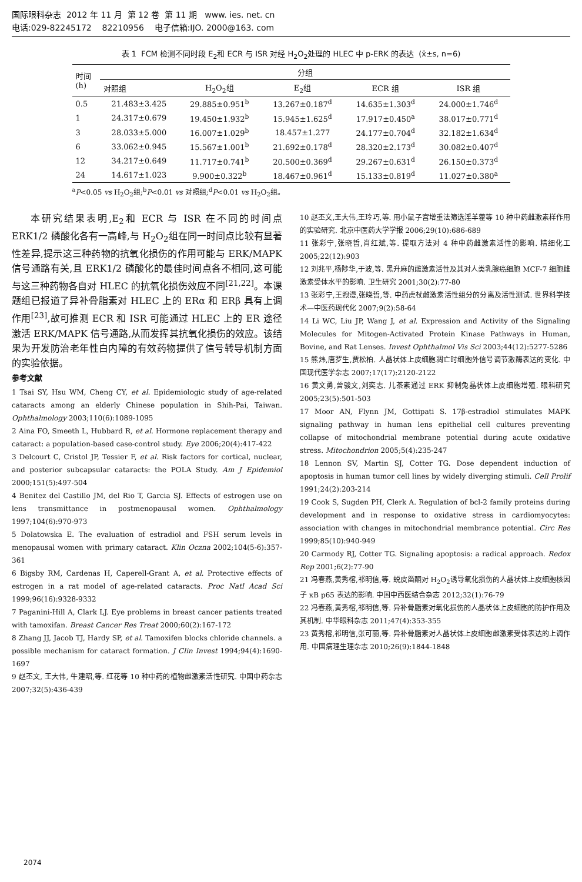国际眼科杂志 2012 年 11 月 第 12 卷 第 11 期 www. ies. net. cn
电话:029-82245172 82210956 电子信箱:IJO. 2000@163. com
表 1 FCM 检测不同时段 E<sub>2</sub>和 ECR 与 ISR 对经 H<sub>2</sub>O<sub>2</sub>处理的 HLEC 中 p-ERK 的表达 (x̄±s, n=6)
| 时间 (h) | 分组 | | | | |
| --- | --- | --- | --- | --- | --- |
| | 对照组 | H<sub>2</sub>O<sub>2</sub>组 | E<sub>2</sub>组 | ECR 组 | ISR 组 |
| 0.5 | 21.483±3.425 | 29.885±0.951<sup>b</sup> | 13.267±0.187<sup>d</sup> | 14.635±1.303<sup>d</sup> | 24.000±1.746<sup>d</sup> |
| 1 | 24.317±0.679 | 19.450±1.932<sup>b</sup> | 15.945±1.625<sup>d</sup> | 17.917±0.450<sup>a</sup> | 38.017±0.771<sup>d</sup> |
| 3 | 28.033±5.000 | 16.007±1.029<sup>b</sup> | 18.457±1.277 | 24.177±0.704<sup>d</sup> | 32.182±1.634<sup>d</sup> |
| 6 | 33.062±0.945 | 15.567±1.001<sup>b</sup> | 21.692±0.178<sup>d</sup> | 28.320±2.173<sup>d</sup> | 30.082±0.407<sup>d</sup> |
| 12 | 34.217±0.649 | 11.717±0.741<sup>b</sup> | 20.500±0.369<sup>d</sup> | 29.267±0.631<sup>d</sup> | 26.150±0.373<sup>d</sup> |
| 24 | 14.617±1.023 | 9.900±0.322<sup>b</sup> | 18.467±0.961<sup>d</sup> | 15.133±0.819<sup>d</sup> | 11.027±0.380<sup>a</sup> |
<sup>a</sup> P<0.05 vs H<sub>2</sub>O<sub>2</sub>组;<sup>b</sup>P<0.01 vs 对照组;<sup>d</sup>P<0.01 vs H<sub>2</sub>O<sub>2</sub>组。
本研究结果表明,E<sub>2</sub>和 ECR 与 ISR 在不同的时间点 ERK1/2 磷酸化各有一高峰,与 H<sub>2</sub>O<sub>2</sub>组在同一时间点比较有显著性差异,提示这三种药物的抗氧化损伤的作用可能与 ERK/MAPK 信号通路有关,且 ERK1/2 磷酸化的最佳时间点各不相同,这可能与这三种药物各自对 HLEC 的抗氧化损伤效应不同<sup>[21,22]</sup>。本课题组已报道了异补骨脂素对 HLEC 上的 ERα 和 ERβ 具有上调作用<sup>[23]</sup>,故可推测 ECR 和 ISR 可能通过 HLEC 上的 ER 途径激活 ERK/MAPK 信号通路,从而发挥其抗氧化损伤的效应。该结果为开发防治老年性白内障的有效药物提供了信号转导机制方面的实验依据。
参考文献
1 Tsai SY, Hsu WM, Cheng CY, et al. Epidemiologic study of age-related cataracts among an elderly Chinese population in Shih-Pai, Taiwan. Ophthalmology 2003;110(6):1089-1095
2 Aina FO, Smeeth L, Hubbard R, et al. Hormone replacement therapy and cataract: a population-based case-control study. Eye 2006;20(4):417-422
3 Delcourt C, Cristol JP, Tessier F, et al. Risk factors for cortical, nuclear, and posterior subcapsular cataracts: the POLA Study. Am J Epidemiol 2000;151(5):497-504
4 Benitez del Castillo JM, del Rio T, Garcia SJ. Effects of estrogen use on lens transmittance in postmenopausal women. Ophthalmology 1997;104(6):970-973
5 Dolatowska E. The evaluation of estradiol and FSH serum levels in menopausal women with primary cataract. Klin Oczna 2002;104(5-6):357-361
6 Bigsby RM, Cardenas H, Caperell-Grant A, et al. Protective effects of estrogen in a rat model of age-related cataracts. Proc Natl Acad Sci 1999;96(16):9328-9332
7 Paganini-Hill A, Clark LJ. Eye problems in breast cancer patients treated with tamoxifan. Breast Cancer Res Treat 2000;60(2):167-172
8 Zhang JJ, Jacob TJ, Hardy SP, et al. Tamoxifen blocks chloride channels. a possible mechanism for cataract formation. J Clin Invest 1994;94(4):1690-1697
9 赵丕文, 王大伟, 牛建昭,等. 红花等 10 种中药的植物雌激素活性研究. 中国中药杂志 2007;32(5):436-439
10 赵丕文,王大伟,王玲巧,等. 用小鼠子宫增重法筛选淫羊藿等 10 种中药雌激素样作用的实验研究. 北京中医药大学学报 2006;29(10):686-689
11 张彩宁,张晓哲,肖红斌,等. 提取方法对 4 种中药雌激素活性的影响. 精细化工 2005;22(12):903
12 刘兆平,杨陟华,于波,等. 黑升麻的雌激素活性及其对人类乳腺癌细胞 MCF-7 细胞雌激素受体水平的影响. 卫生研究 2001;30(2):77-80
13 张彩宁,王煦漫,张晓哲,等. 中药虎杖雌激素活性组分的分离及活性测试. 世界科学技术—中医药现代化 2007;9(2):58-64
14 Li WC, Liu JP, Wang J, et al. Expression and Activity of the Signaling Molecules for Mitogen-Activated Protein Kinase Pathways in Human, Bovine, and Rat Lenses. Invest Ophthalmol Vis Sci 2003;44(12):5277-5286
15 熊炜,唐罗生,贾松柏. 人晶状体上皮细胞凋亡时细胞外信号调节激酶表达的变化. 中国现代医学杂志 2007;17(17):2120-2122
16 黄文勇,曾骏文,刘奕志. 儿茶素通过 ERK 抑制兔晶状体上皮细胞增殖. 眼科研究 2005;23(5):501-503
17 Moor AN, Flynn JM, Gottipati S. 17β-estradiol stimulates MAPK signaling pathway in human lens epithelial cell cultures preventing collapse of mitochondrial membrane potential during acute oxidative stress. Mitochondrion 2005;5(4):235-247
18 Lennon SV, Martin SJ, Cotter TG. Dose dependent induction of apoptosis in human tumor cell lines by widely diverging stimuli. Cell Prolif 1991;24(2):203-214
19 Cook S, Sugden PH, Clerk A. Regulation of bcl-2 family proteins during development and in response to oxidative stress in cardiomyocytes: association with changes in mitochondrial membrance potential. Circ Res 1999;85(10):940-949
20 Carmody RJ, Cotter TG. Signaling apoptosis: a radical approach. Redox Rep 2001;6(2):77-90
21 冯春燕,黄秀榕,祁明信,等. 蜕皮甾酮对 H<sub>2</sub>O<sub>2</sub>诱导氧化损伤的人晶状体上皮细胞核因子 κB p65 表达的影响. 中国中西医结合杂志 2012;32(1):76-79
22 冯春燕,黄秀榕,祁明信,等. 异补骨脂素对氧化损伤的人晶状体上皮细胞的防护作用及其机制. 中华眼科杂志 2011;47(4):353-355
23 黄秀榕,祁明信,张可丽,等. 异补骨脂素对人晶状体上皮细胞雌激素受体表达的上调作用. 中国病理生理杂志 2010;26(9):1844-1848
2074